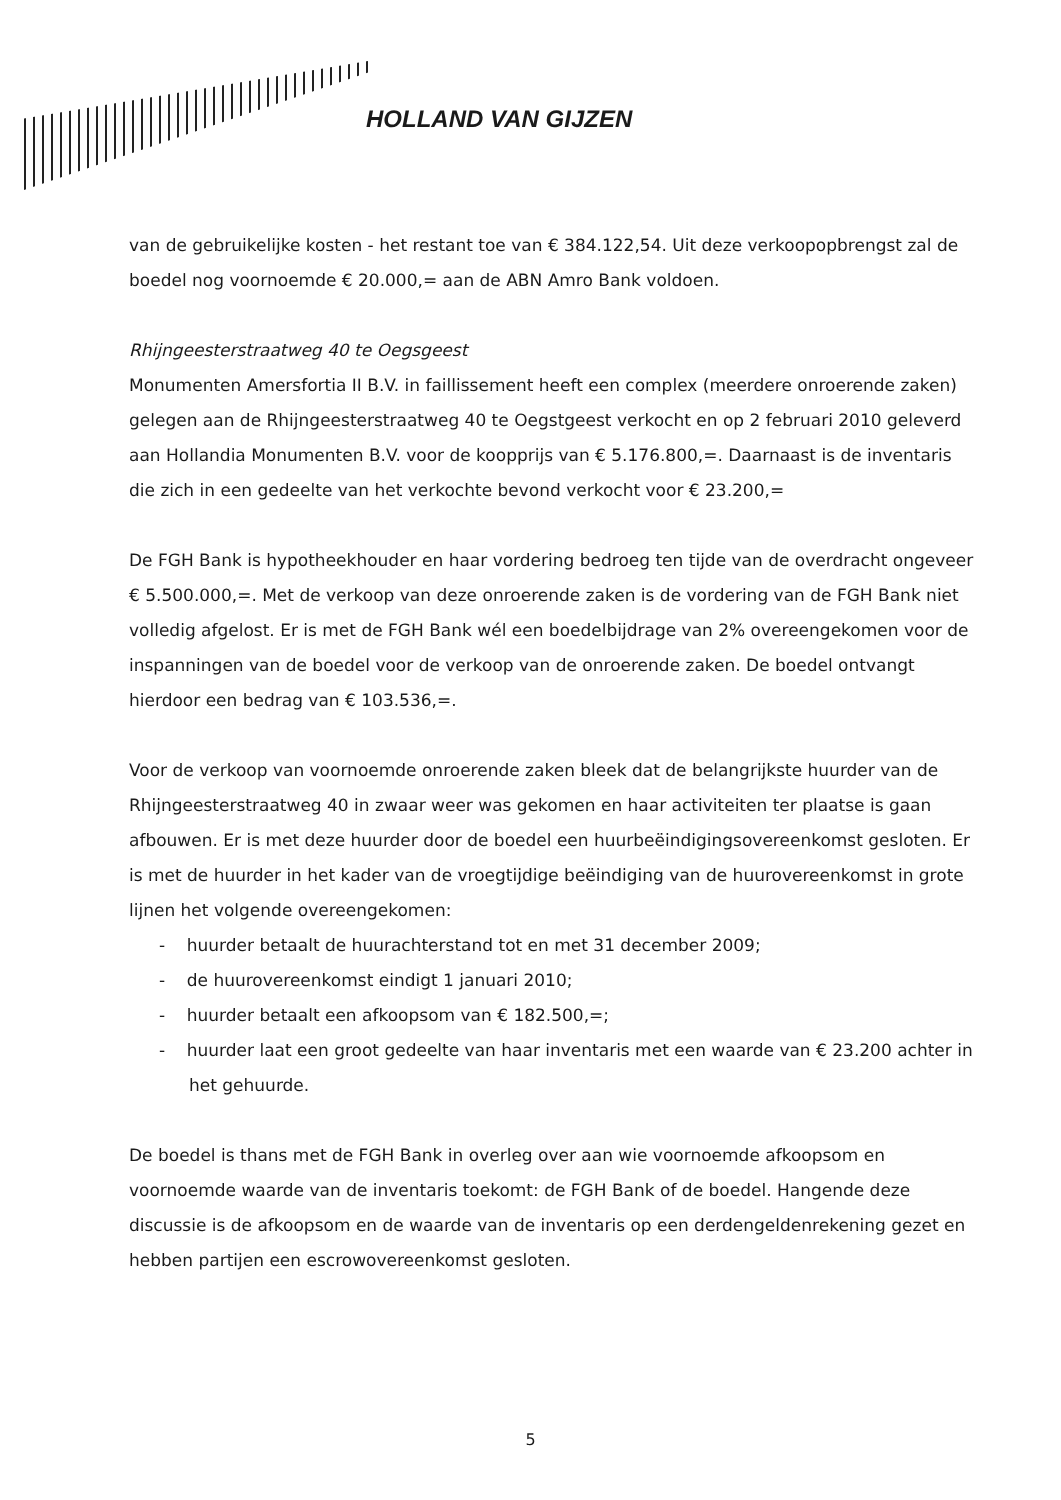HOLLAND VAN GIJZEN
van de gebruikelijke kosten - het restant toe van € 384.122,54. Uit deze verkoopopbrengst zal de boedel nog voornoemde € 20.000,= aan de ABN Amro Bank voldoen.
Rhijngeesterstraatweg 40 te Oegsgeest
Monumenten Amersfortia II B.V. in faillissement heeft een complex (meerdere onroerende zaken) gelegen aan de Rhijngeesterstraatweg 40 te Oegstgeest verkocht en op 2 februari 2010 geleverd aan Hollandia Monumenten B.V. voor de koopprijs van € 5.176.800,=. Daarnaast is de inventaris die zich in een gedeelte van het verkochte bevond verkocht voor € 23.200,=
De FGH Bank is hypotheekhouder en haar vordering bedroeg ten tijde van de overdracht ongeveer € 5.500.000,=. Met de verkoop van deze onroerende zaken is de vordering van de FGH Bank niet volledig afgelost. Er is met de FGH Bank wél een boedelbijdrage van 2% overeengekomen voor de inspanningen van de boedel voor de verkoop van de onroerende zaken. De boedel ontvangt hierdoor een bedrag van € 103.536,=.
Voor de verkoop van voornoemde onroerende zaken bleek dat de belangrijkste huurder van de Rhijngeesterstraatweg 40 in zwaar weer was gekomen en haar activiteiten ter plaatse is gaan afbouwen. Er is met deze huurder door de boedel een huurbeëindigingsovereenkomst gesloten. Er is met de huurder in het kader van de vroegtijdige beëindiging van de huurovereenkomst in grote lijnen het volgende overeengekomen:
- huurder betaalt de huurachterstand tot en met 31 december 2009;
- de huurovereenkomst eindigt 1 januari 2010;
- huurder betaalt een afkoopsom van € 182.500,=;
- huurder laat een groot gedeelte van haar inventaris met een waarde van € 23.200 achter in het gehuurde.
De boedel is thans met de FGH Bank in overleg over aan wie voornoemde afkoopsom en voornoemde waarde van de inventaris toekomt: de FGH Bank of de boedel. Hangende deze discussie is de afkoopsom en de waarde van de inventaris op een derdengeldenrekening gezet en hebben partijen een escrowovereenkomst gesloten.
5